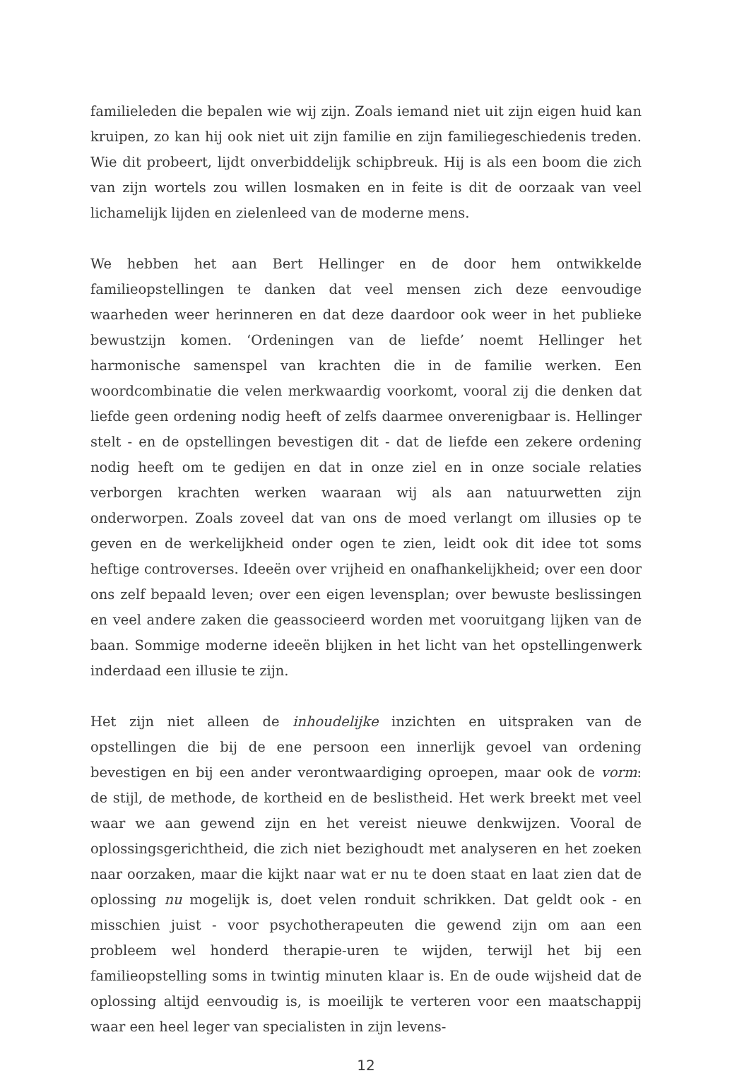familieleden die bepalen wie wij zijn. Zoals iemand niet uit zijn eigen huid kan kruipen, zo kan hij ook niet uit zijn familie en zijn familiegeschiedenis treden. Wie dit probeert, lijdt onverbiddelijk schipbreuk. Hij is als een boom die zich van zijn wortels zou willen losmaken en in feite is dit de oorzaak van veel lichamelijk lijden en zielenleed van de moderne mens.
We hebben het aan Bert Hellinger en de door hem ontwikkelde familieopstellingen te danken dat veel mensen zich deze eenvoudige waarheden weer herinneren en dat deze daardoor ook weer in het publieke bewustzijn komen. ‘Ordeningen van de liefde’ noemt Hellinger het harmonische samenspel van krachten die in de familie werken. Een woordcombinatie die velen merkwaardig voorkomt, vooral zij die denken dat liefde geen ordening nodig heeft of zelfs daarmee onverenigbaar is. Hellinger stelt - en de opstellingen bevestigen dit - dat de liefde een zekere ordening nodig heeft om te gedijen en dat in onze ziel en in onze sociale relaties verborgen krachten werken waaraan wij als aan natuurwetten zijn onderworpen. Zoals zoveel dat van ons de moed verlangt om illusies op te geven en de werkelijkheid onder ogen te zien, leidt ook dit idee tot soms heftige controverses. Ideeën over vrijheid en onafhankelijkheid; over een door ons zelf bepaald leven; over een eigen levensplan; over bewuste beslissingen en veel andere zaken die geassocieerd worden met vooruitgang lijken van de baan. Sommige moderne ideeën blijken in het licht van het opstellingenwerk inderdaad een illusie te zijn.
Het zijn niet alleen de inhoudelijke inzichten en uitspraken van de opstellingen die bij de ene persoon een innerlijk gevoel van ordening bevestigen en bij een ander verontwaardiging oproepen, maar ook de vorm: de stijl, de methode, de kortheid en de beslistheid. Het werk breekt met veel waar we aan gewend zijn en het vereist nieuwe denkwijzen. Vooral de oplossingsgerichtheid, die zich niet bezighoudt met analyseren en het zoeken naar oorzaken, maar die kijkt naar wat er nu te doen staat en laat zien dat de oplossing nu mogelijk is, doet velen ronduit schrikken. Dat geldt ook - en misschien juist - voor psychotherapeuten die gewend zijn om aan een probleem wel honderd therapie-uren te wijden, terwijl het bij een familieopstelling soms in twintig minuten klaar is. En de oude wijsheid dat de oplossing altijd eenvoudig is, is moeilijk te verteren voor een maatschappij waar een heel leger van specialisten in zijn levens-
12